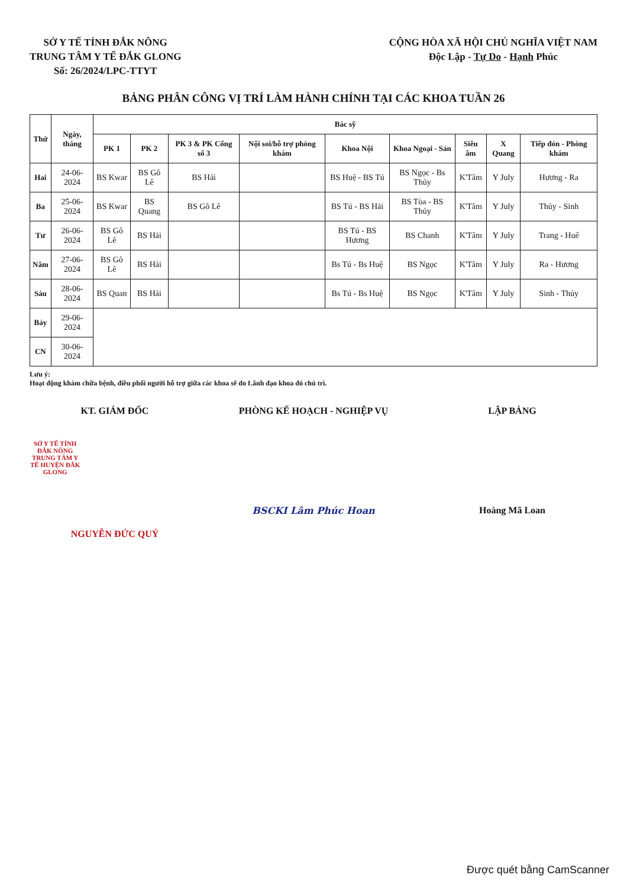SỞ Y TẾ TỈNH ĐẮK NÔNG
TRUNG TÂM Y TẾ ĐẮK GLONG
Số: 26/2024/LPC-TTYT
CỘNG HÒA XÃ HỘI CHỦ NGHĨA VIỆT NAM
Độc Lập - Tự Do - Hạnh Phúc
BẢNG PHÂN CÔNG VỊ TRÍ LÀM HÀNH CHÍNH TẠI CÁC KHOA TUẦN 26
| Thứ | Ngày, tháng | Bác sỹ | | | | | | | | |
| --- | --- | --- | --- | --- | --- | --- | --- | --- | --- | --- |
| | | PK 1 | PK 2 | PK 3 & PK Cổng số 3 | Nội soi/hỗ trợ phòng khám | Khoa Nội | Khoa Ngoại - Sản | Siêu âm | X Quang | Tiếp đón - Phòng khám |
| Hai | 24-06-2024 | BS Kwar | BS Gô Lê | BS Hải | | BS Huệ - BS Tú | BS Ngọc - Bs Thủy | K'Tâm | Y July | Hương - Ra |
| Ba | 25-06-2024 | BS Kwar | BS Quang | BS Gô Lê | | BS Tú - BS Hải | BS Tòa - BS Thủy | K'Tâm | Y July | Thủy - Sinh |
| Tư | 26-06-2024 | BS Gô Lê | BS Hải | | | BS Tú - BS Hương | BS Chanh | K'Tâm | Y July | Trang - Huế |
| Năm | 27-06-2024 | BS Gô Lê | BS Hải | | | Bs Tú - Bs Huệ | BS Ngọc | K'Tâm | Y July | Ra - Hương |
| Sáu | 28-06-2024 | BS Quan | BS Hải | | | Bs Tú - Bs Huệ | BS Ngọc | K'Tâm | Y July | Sinh - Thủy |
| Bảy | 29-06-2024 | | | | | | | | | |
| CN | 30-06-2024 | | | | | | | | | |
Lưu ý:
Hoạt động khám chữa bệnh, điều phối người hỗ trợ giữa các khoa sẽ do Lãnh đạo khoa đó chủ trì.
KT. GIÁM ĐỐC
SỞ Y TẾ TỈNH ĐẮK NÔNG
TRUNG TÂM Y TẾ HUYỆN ĐẮK GLONG
NGUYỄN ĐỨC QUÝ
PHÒNG KẾ HOẠCH - NGHIỆP VỤ
BSCKI Lâm Phúc Hoan
LẬP BẢNG
Hoàng Mã Loan
Được quét bằng CamScanner